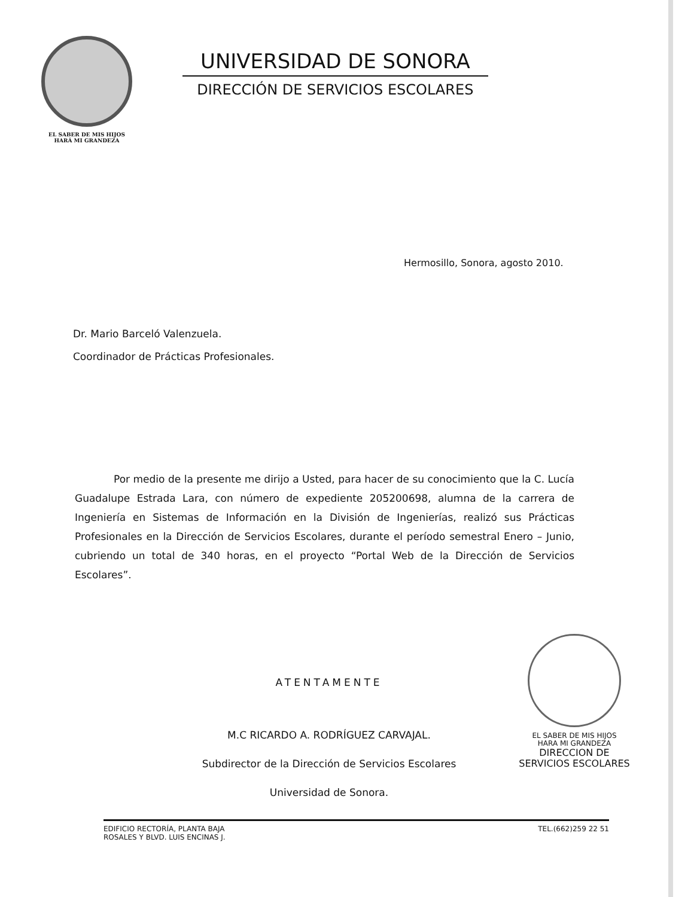EL SABER DE MIS HIJOS
HARÁ MI GRANDEZA
UNIVERSIDAD DE SONORA
DIRECCIÓN DE SERVICIOS ESCOLARES
Hermosillo, Sonora, agosto 2010.
Dr. Mario Barceló Valenzuela.
Coordinador de Prácticas Profesionales.
Por medio de la presente me dirijo a Usted, para hacer de su conocimiento que la C. Lucía Guadalupe Estrada Lara, con número de expediente 205200698, alumna de la carrera de Ingeniería en Sistemas de Información en la División de Ingenierías, realizó sus Prácticas Profesionales en la Dirección de Servicios Escolares, durante el período semestral Enero – Junio, cubriendo un total de 340 horas, en el proyecto “Portal Web de la Dirección de Servicios Escolares”.
ATENTAMENTE
M.C RICARDO A. RODRÍGUEZ CARVAJAL.
Subdirector de la Dirección de Servicios Escolares
Universidad de Sonora.
EL SABER DE MIS HIJOS
HARA MI GRANDEZA
DIRECCION DE
SERVICIOS ESCOLARES
EDIFICIO RECTORÍA, PLANTA BAJA
ROSALES Y BLVD. LUIS ENCINAS J.
TEL.(662)259 22 51